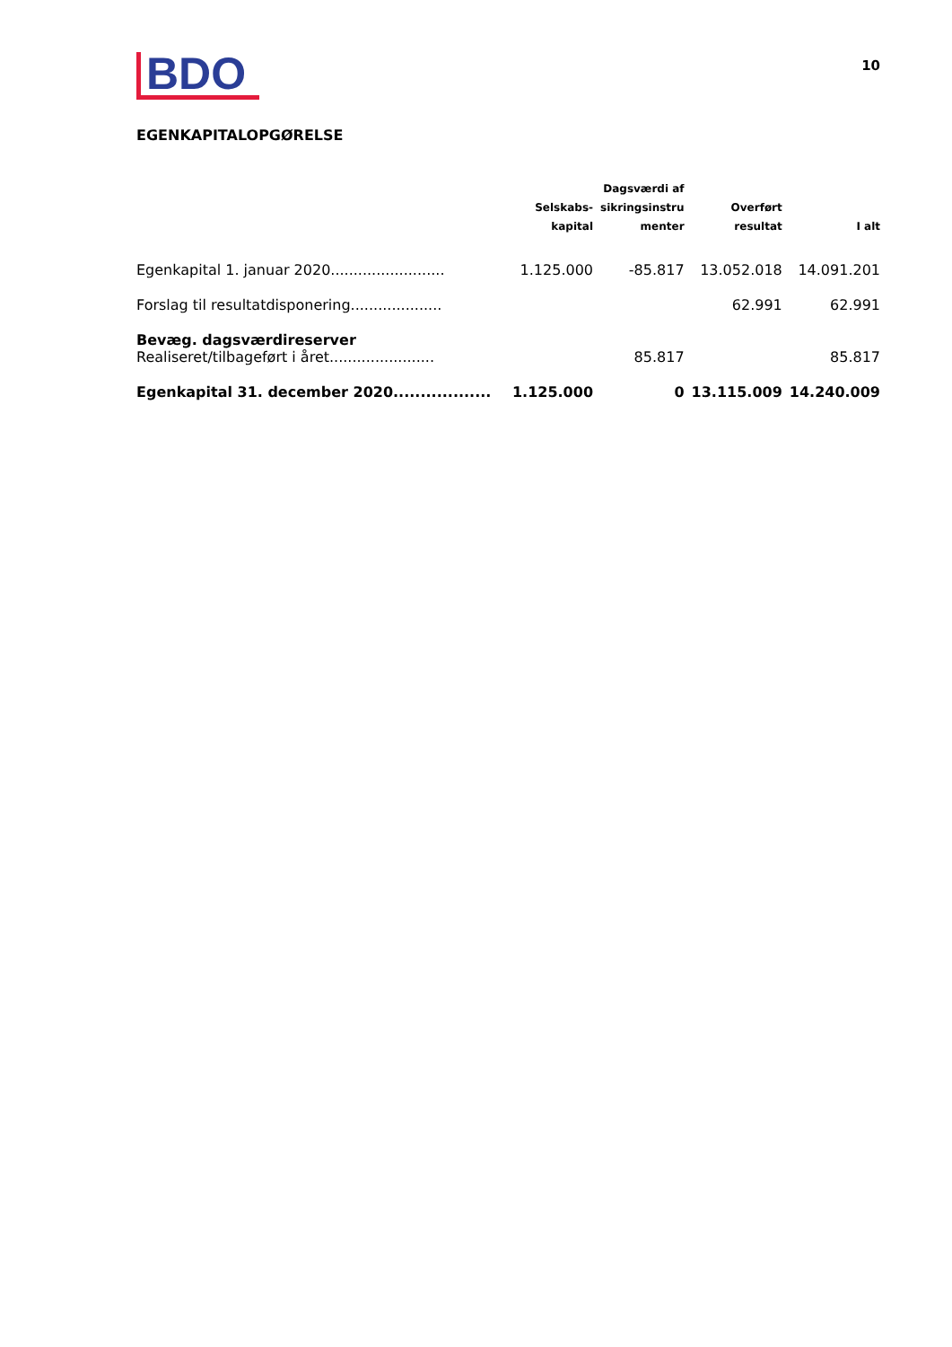BDO
10
EGENKAPITALOPGØRELSE
| | Selskabs- kapital | Dagsværdi af sikringsinstru menter | Overført resultat | I alt |
| --- | --- | --- | --- | --- |
| Egenkapital 1. januar 2020......................... | 1.125.000 | -85.817 | 13.052.018 | 14.091.201 |
| Forslag til resultatdisponering.................... | | | 62.991 | 62.991 |
| Bevæg. dagsværdireserver Realiseret/tilbageført i året....................... | | 85.817 | | 85.817 |
| Egenkapital 31. december 2020.................. | 1.125.000 | 0 | 13.115.009 | 14.240.009 |